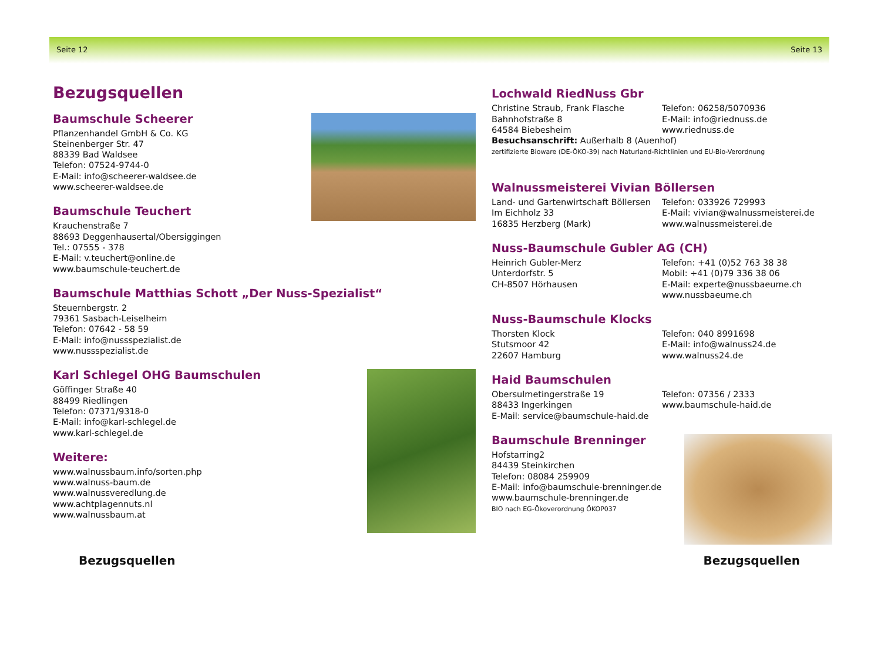Seite 12 Seite 13
Bezugsquellen
Baumschule Scheerer
Pflanzenhandel GmbH & Co. KG
Steinenberger Str. 47
88339 Bad Waldsee
Telefon: 07524-9744-0
E-Mail: info@scheerer-waldsee.de
www.scheerer-waldsee.de
Baumschule Teuchert
Krauchenstraße 7
88693 Deggenhausertal/Obersiggingen
Tel.: 07555 - 378
E-Mail: v.teuchert@online.de
www.baumschule-teuchert.de
Baumschule Matthias Schott „Der Nuss-Spezialist“
Steuernbergstr. 2
79361 Sasbach-Leiselheim
Telefon: 07642 - 58 59
E-Mail: info@nussspezialist.de
www.nussspezialist.de
Karl Schlegel OHG Baumschulen
Göffinger Straße 40
88499 Riedlingen
Telefon: 07371/9318-0
E-Mail: info@karl-schlegel.de
www.karl-schlegel.de
Weitere:
www.walnussbaum.info/sorten.php
www.walnuss-baum.de
www.walnussveredlung.de
www.achtplagennuts.nl
www.walnussbaum.at
Lochwald RiedNuss Gbr
Christine Straub, Frank Flasche
Bahnhofstraße 8
64584 Biebesheim
Telefon: 06258/5070936
E-Mail: info@riednuss.de
www.riednuss.de
Besuchsanschrift: Außerhalb 8 (Auenhof)
zertifizierte Bioware (DE-ÖKO-39) nach Naturland-Richtlinien und EU-Bio-Verordnung
Walnussmeisterei Vivian Böllersen
Land- und Gartenwirtschaft Böllersen
Im Eichholz 33
16835 Herzberg (Mark)
Telefon: 033926 729993
E-Mail: vivian@walnussmeisterei.de
www.walnussmeisterei.de
Nuss-Baumschule Gubler AG (CH)
Heinrich Gubler-Merz
Unterdorfstr. 5
CH-8507 Hörhausen
Telefon: +41 (0)52 763 38 38
Mobil: +41 (0)79 336 38 06
E-Mail: experte@nussbaeume.ch
www.nussbaeume.ch
Nuss-Baumschule Klocks
Thorsten Klock
Stutsmoor 42
22607 Hamburg
Telefon: 040 8991698
E-Mail: info@walnuss24.de
www.walnuss24.de
Haid Baumschulen
Obersulmetingerstraße 19
88433 Ingerkingen
E-Mail: service@baumschule-haid.de
Telefon: 07356 / 2333
www.baumschule-haid.de
Baumschule Brenninger
Hofstarring2
84439 Steinkirchen
Telefon: 08084 259909
E-Mail: info@baumschule-brenninger.de
www.baumschule-brenninger.de
BIO nach EG-Ökoverordnung ÖKOP037
Bezugsquellen Bezugsquellen